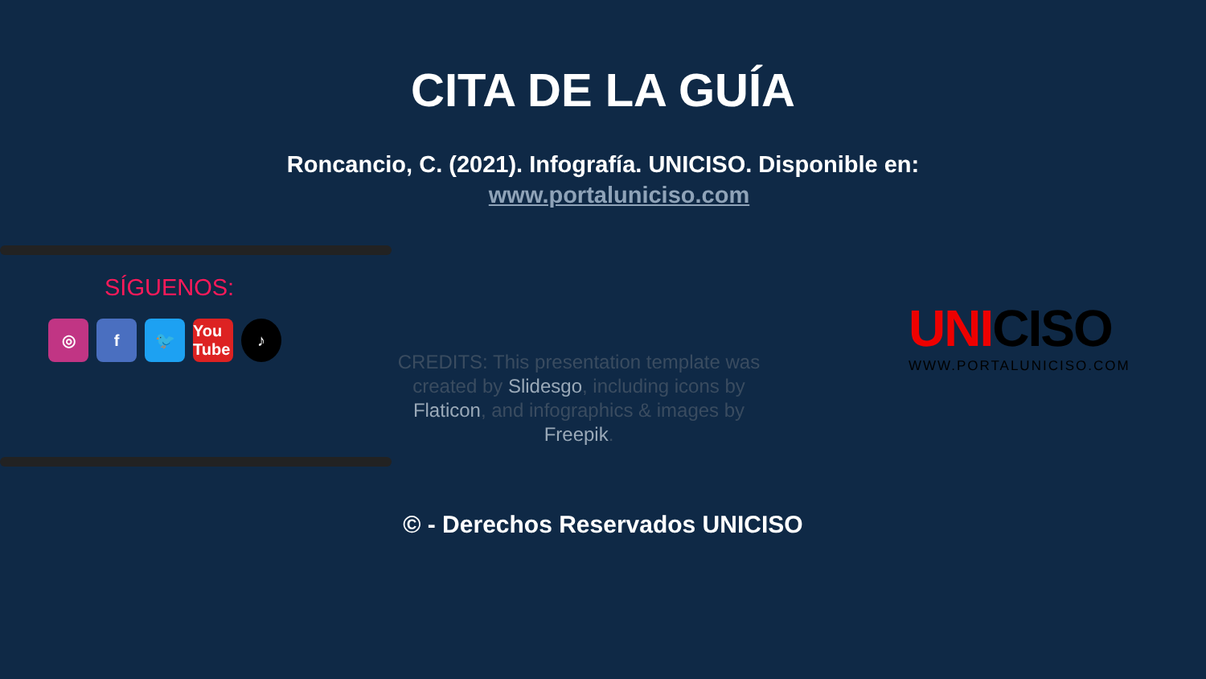CITA DE LA GUÍA
Roncancio, C. (2021). Infografía. UNICISO. Disponible en:
www.portaluniciso.com
SÍGUENOS:
◎ f 🐦 You Tube
♪
CREDITS: This presentation template was created by Slidesgo, including icons by Flaticon, and infographics & images by Freepik.
UNICISO
WWW.PORTALUNICISO.COM
© - Derechos Reservados UNICISO